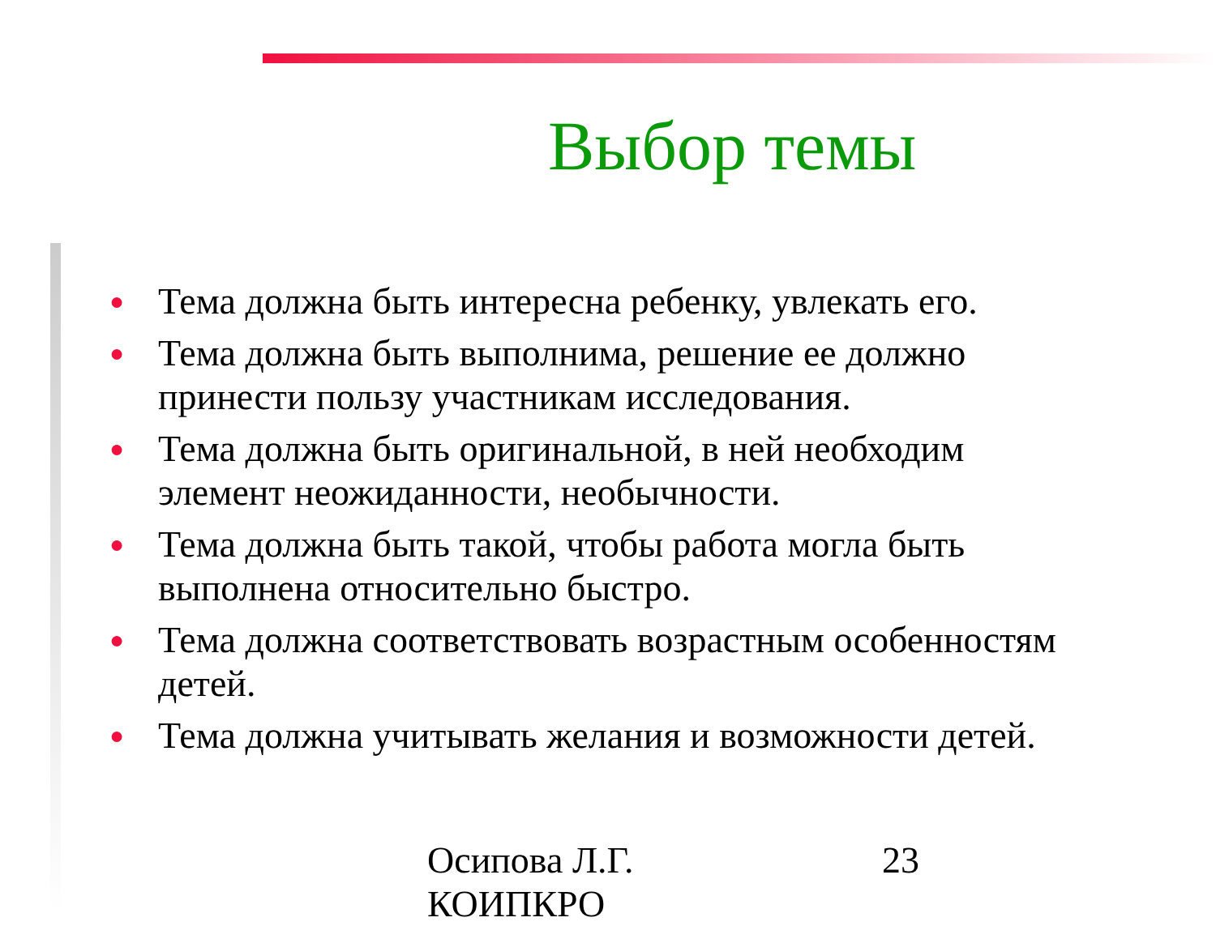Выбор темы
● Тема должна быть интересна ребенку, увлекать его.
● Тема должна быть выполнима, решение ее должно принести пользу участникам исследования.
● Тема должна быть оригинальной, в ней необходим элемент неожиданности, необычности.
● Тема должна быть такой, чтобы работа могла быть выполнена относительно быстро.
● Тема должна соответствовать возрастным особенностям детей.
● Тема должна учитывать желания и возможности детей.
Осипова Л.Г. КОИПКРО
23